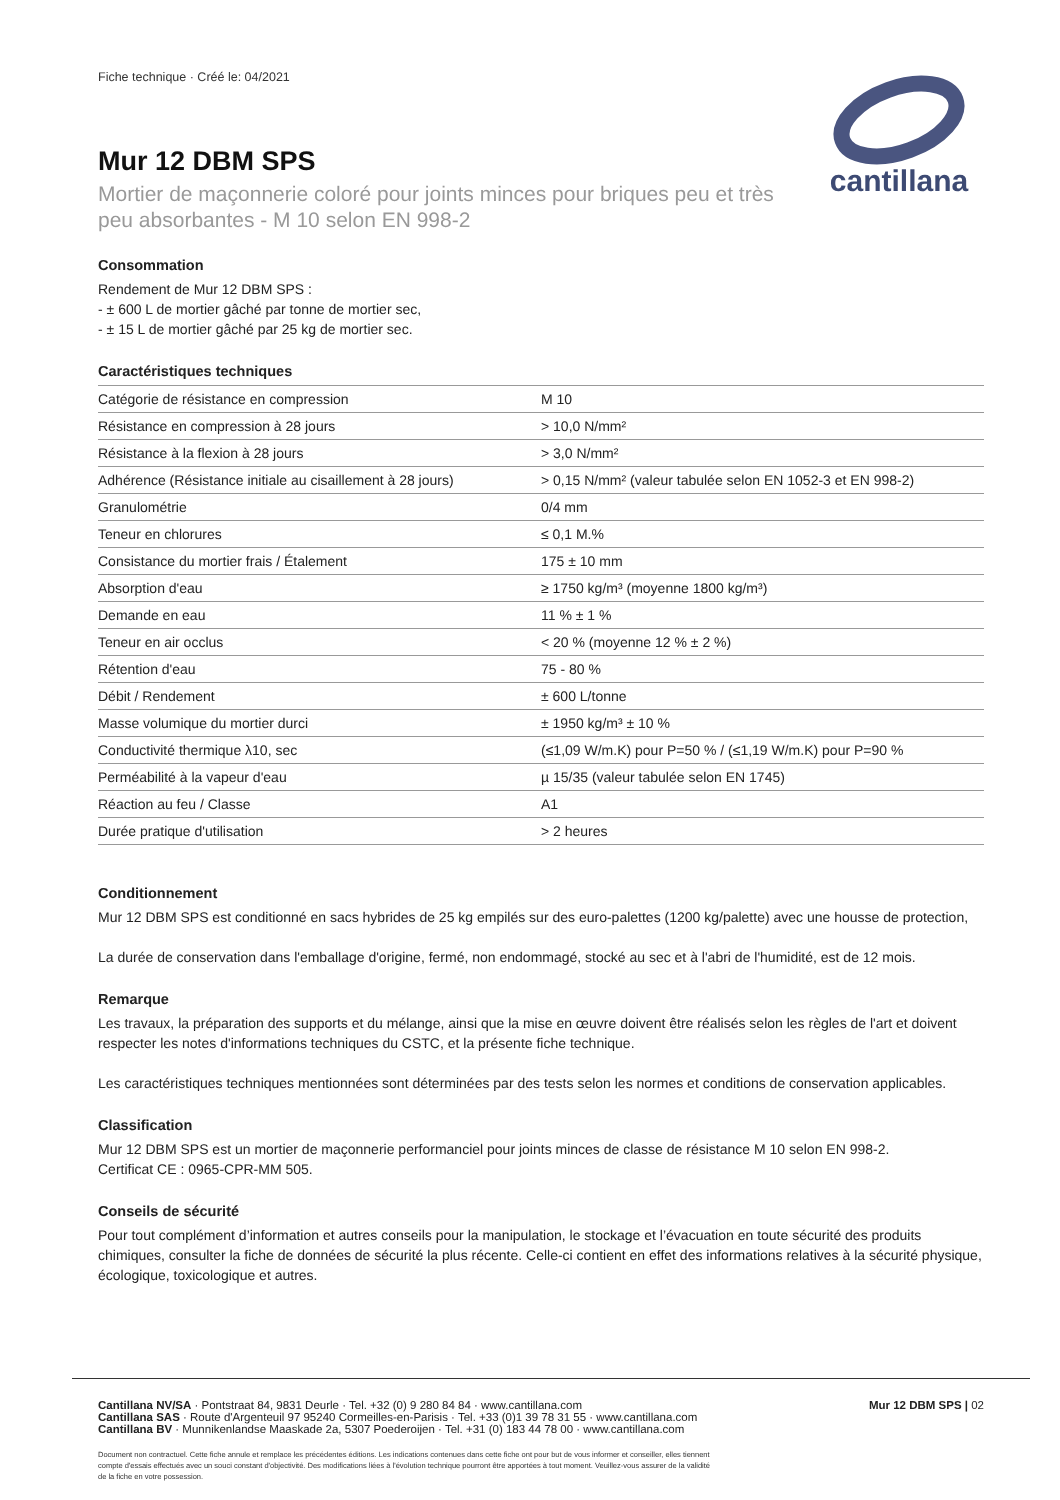Fiche technique · Créé le: 04/2021
Mur 12 DBM SPS
Mortier de maçonnerie coloré pour joints minces pour briques peu et très peu absorbantes - M 10 selon EN 998-2
cantillana
Consommation
Rendement de Mur 12 DBM SPS :
- ± 600 L de mortier gâché par tonne de mortier sec,
- ± 15 L de mortier gâché par 25 kg de mortier sec.
Caractéristiques techniques
| Catégorie de résistance en compression | M 10 |
| Résistance en compression à 28 jours | > 10,0 N/mm² |
| Résistance à la flexion à 28 jours | > 3,0 N/mm² |
| Adhérence (Résistance initiale au cisaillement à 28 jours) | > 0,15 N/mm² (valeur tabulée selon EN 1052-3 et EN 998-2) |
| Granulométrie | 0/4 mm |
| Teneur en chlorures | ≤ 0,1 M.% |
| Consistance du mortier frais / Étalement | 175 ± 10 mm |
| Absorption d'eau | ≥ 1750 kg/m³ (moyenne 1800 kg/m³) |
| Demande en eau | 11 % ± 1 % |
| Teneur en air occlus | < 20 % (moyenne 12 % ± 2 %) |
| Rétention d'eau | 75 - 80 % |
| Débit / Rendement | ± 600 L/tonne |
| Masse volumique du mortier durci | ± 1950 kg/m³ ± 10 % |
| Conductivité thermique λ10, sec | (≤1,09 W/m.K) pour P=50 % / (≤1,19 W/m.K) pour P=90 % |
| Perméabilité à la vapeur d'eau | µ 15/35 (valeur tabulée selon EN 1745) |
| Réaction au feu / Classe | A1 |
| Durée pratique d'utilisation | > 2 heures |
Conditionnement
Mur 12 DBM SPS est conditionné en sacs hybrides de 25 kg empilés sur des euro-palettes (1200 kg/palette) avec une housse de protection,
La durée de conservation dans l'emballage d'origine, fermé, non endommagé, stocké au sec et à l'abri de l'humidité, est de 12 mois.
Remarque
Les travaux, la préparation des supports et du mélange, ainsi que la mise en œuvre doivent être réalisés selon les règles de l'art et doivent respecter les notes d'informations techniques du CSTC, et la présente fiche technique.
Les caractéristiques techniques mentionnées sont déterminées par des tests selon les normes et conditions de conservation applicables.
Classification
Mur 12 DBM SPS est un mortier de maçonnerie performanciel pour joints minces de classe de résistance M 10 selon EN 998-2.
Certificat CE : 0965-CPR-MM 505.
Conseils de sécurité
Pour tout complément d’information et autres conseils pour la manipulation, le stockage et l’évacuation en toute sécurité des produits chimiques, consulter la fiche de données de sécurité la plus récente. Celle-ci contient en effet des informations relatives à la sécurité physique, écologique, toxicologique et autres.
Cantillana NV/SA · Pontstraat 84, 9831 Deurle · Tel. +32 (0) 9 280 84 84 · www.cantillana.com
Cantillana SAS · Route d'Argenteuil 97 95240 Cormeilles-en-Parisis · Tel. +33 (0)1 39 78 31 55 · www.cantillana.com
Cantillana BV · Munnikenlandse Maaskade 2a, 5307 Poederoijen · Tel. +31 (0) 183 44 78 00 · www.cantillana.com
Mur 12 DBM SPS | 02
Document non contractuel. Cette fiche annule et remplace les précédentes éditions. Les indications contenues dans cette fiche ont pour but de vous informer et conseiller, elles tiennent compte d'essais effectués avec un souci constant d'objectivité. Des modifications liées à l'évolution technique pourront être apportées à tout moment. Veuillez-vous assurer de la validité de la fiche en votre possession.